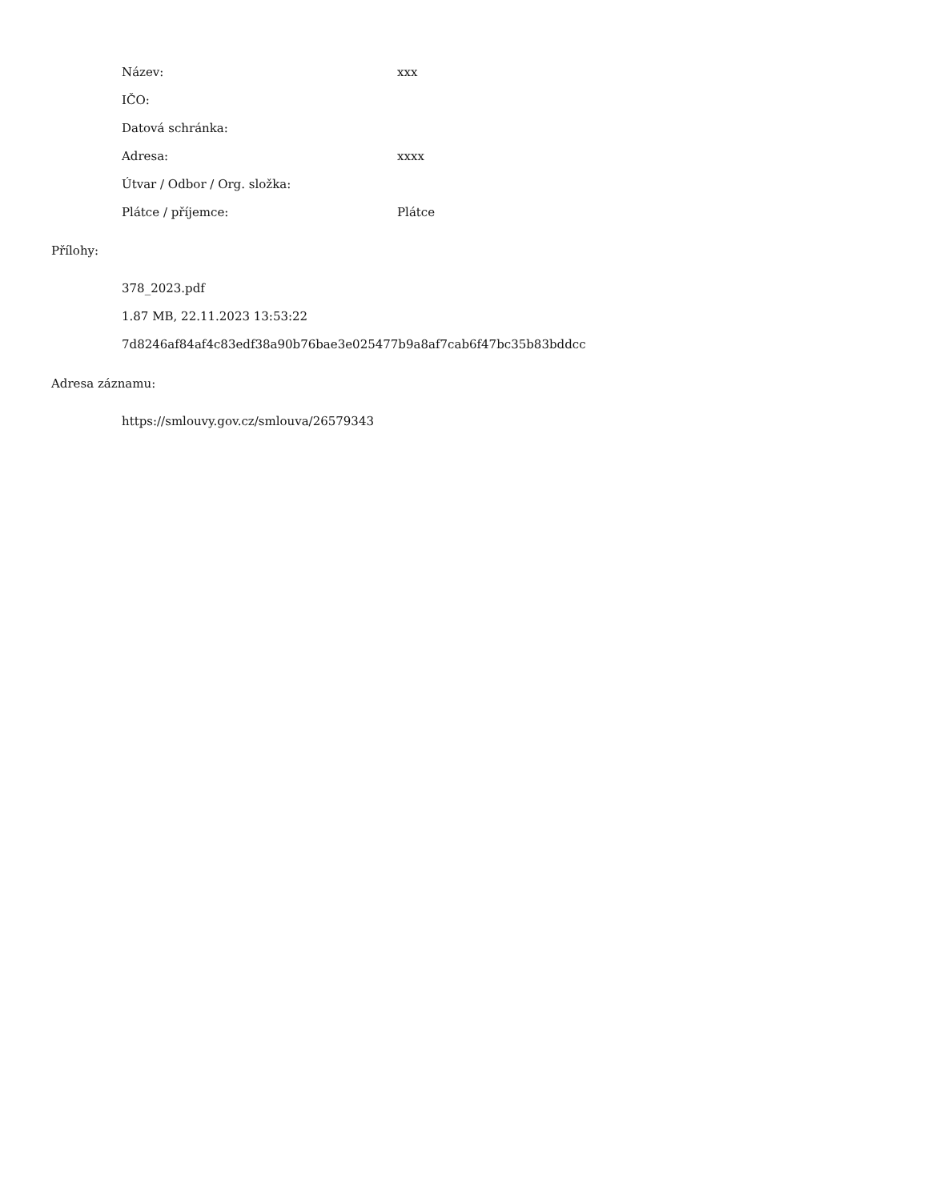| Název: | xxx |
| IČO: | |
| Datová schránka: | |
| Adresa: | xxxx |
| Útvar / Odbor / Org. složka: | |
| Plátce / příjemce: | Plátce |
Přílohy:
378_2023.pdf
1.87 MB, 22.11.2023 13:53:22
7d8246af84af4c83edf38a90b76bae3e025477b9a8af7cab6f47bc35b83bddcc
Adresa záznamu:
https://smlouvy.gov.cz/smlouva/26579343